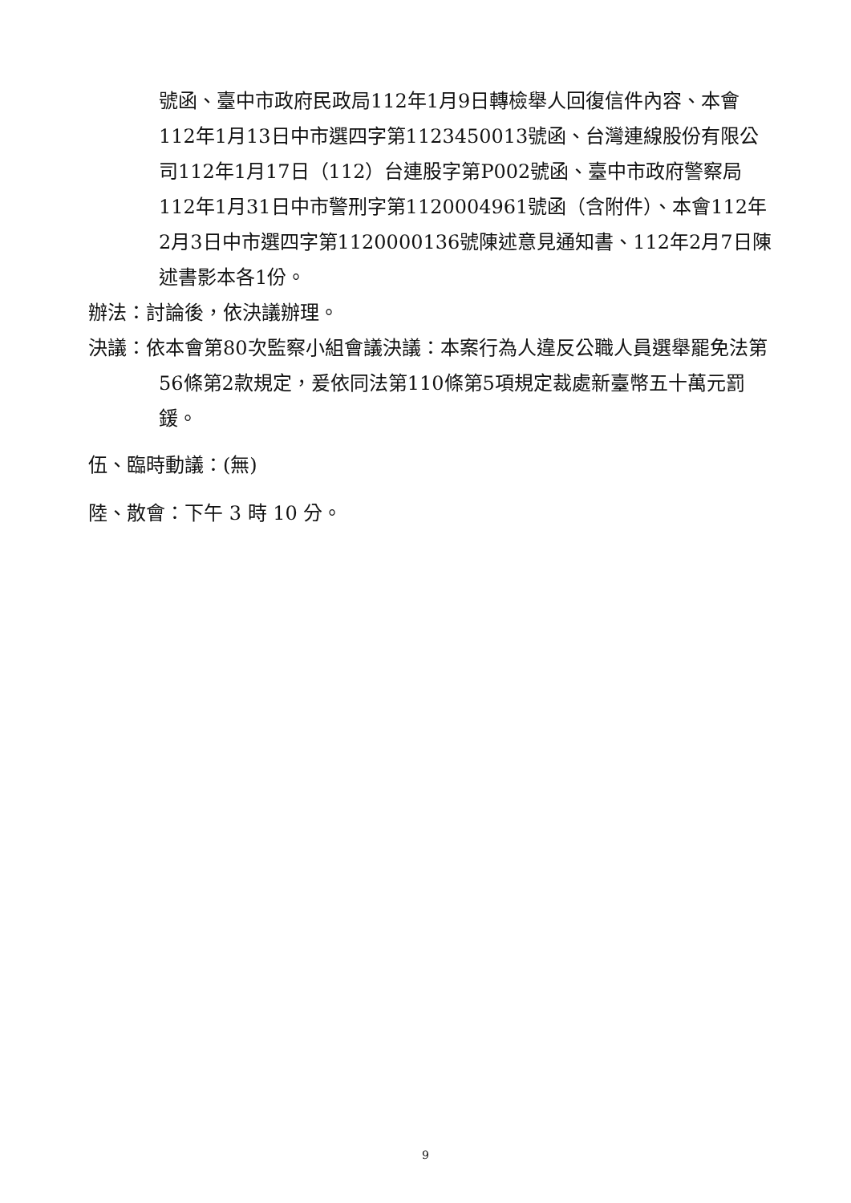號函、臺中市政府民政局112年1月9日轉檢舉人回復信件內容、本會112年1月13日中市選四字第1123450013號函、台灣連線股份有限公司112年1月17日（112）台連股字第P002號函、臺中市政府警察局112年1月31日中市警刑字第1120004961號函（含附件）、本會112年2月3日中市選四字第1120000136號陳述意見通知書、112年2月7日陳述書影本各1份。
辦法：討論後，依決議辦理。
決議：依本會第80次監察小組會議決議：本案行為人違反公職人員選舉罷免法第56條第2款規定，爰依同法第110條第5項規定裁處新臺幣五十萬元罰鍰。
伍、臨時動議：(無)
陸、散會：下午 3 時 10 分。
9